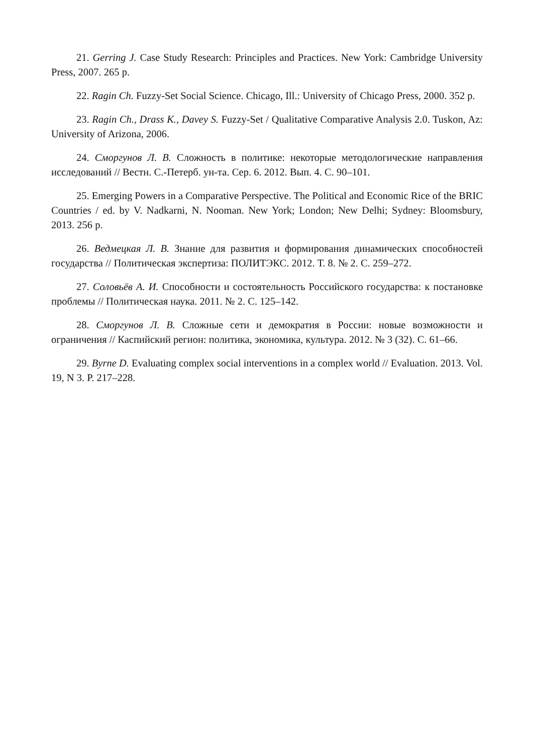21. Gerring J. Case Study Research: Principles and Practices. New York: Cambridge University Press, 2007. 265 p.
22. Ragin Ch. Fuzzy-Set Social Science. Chicago, Ill.: University of Chicago Press, 2000. 352 p.
23. Ragin Ch., Drass K., Davey S. Fuzzy-Set / Qualitative Comparative Analysis 2.0. Tuskon, Az: University of Arizona, 2006.
24. Сморгунов Л. В. Сложность в политике: некоторые методологические направления исследований // Вестн. С.-Петерб. ун-та. Сер. 6. 2012. Вып. 4. С. 90–101.
25. Emerging Powers in a Comparative Perspective. The Political and Economic Rice of the BRIC Countries / ed. by V. Nadkarni, N. Nooman. New York; London; New Delhi; Sydney: Bloomsbury, 2013. 256 p.
26. Ведмецкая Л. В. Знание для развития и формирования динамических способностей государства // Политическая экспертиза: ПОЛИТЭКС. 2012. Т. 8. № 2. С. 259–272.
27. Соловьёв А. И. Способности и состоятельность Российского государства: к постановке проблемы // Политическая наука. 2011. № 2. С. 125–142.
28. Сморгунов Л. В. Сложные сети и демократия в России: новые возможности и ограничения // Каспийский регион: политика, экономика, культура. 2012. № 3 (32). С. 61–66.
29. Byrne D. Evaluating complex social interventions in a complex world // Evaluation. 2013. Vol. 19, N 3. P. 217–228.